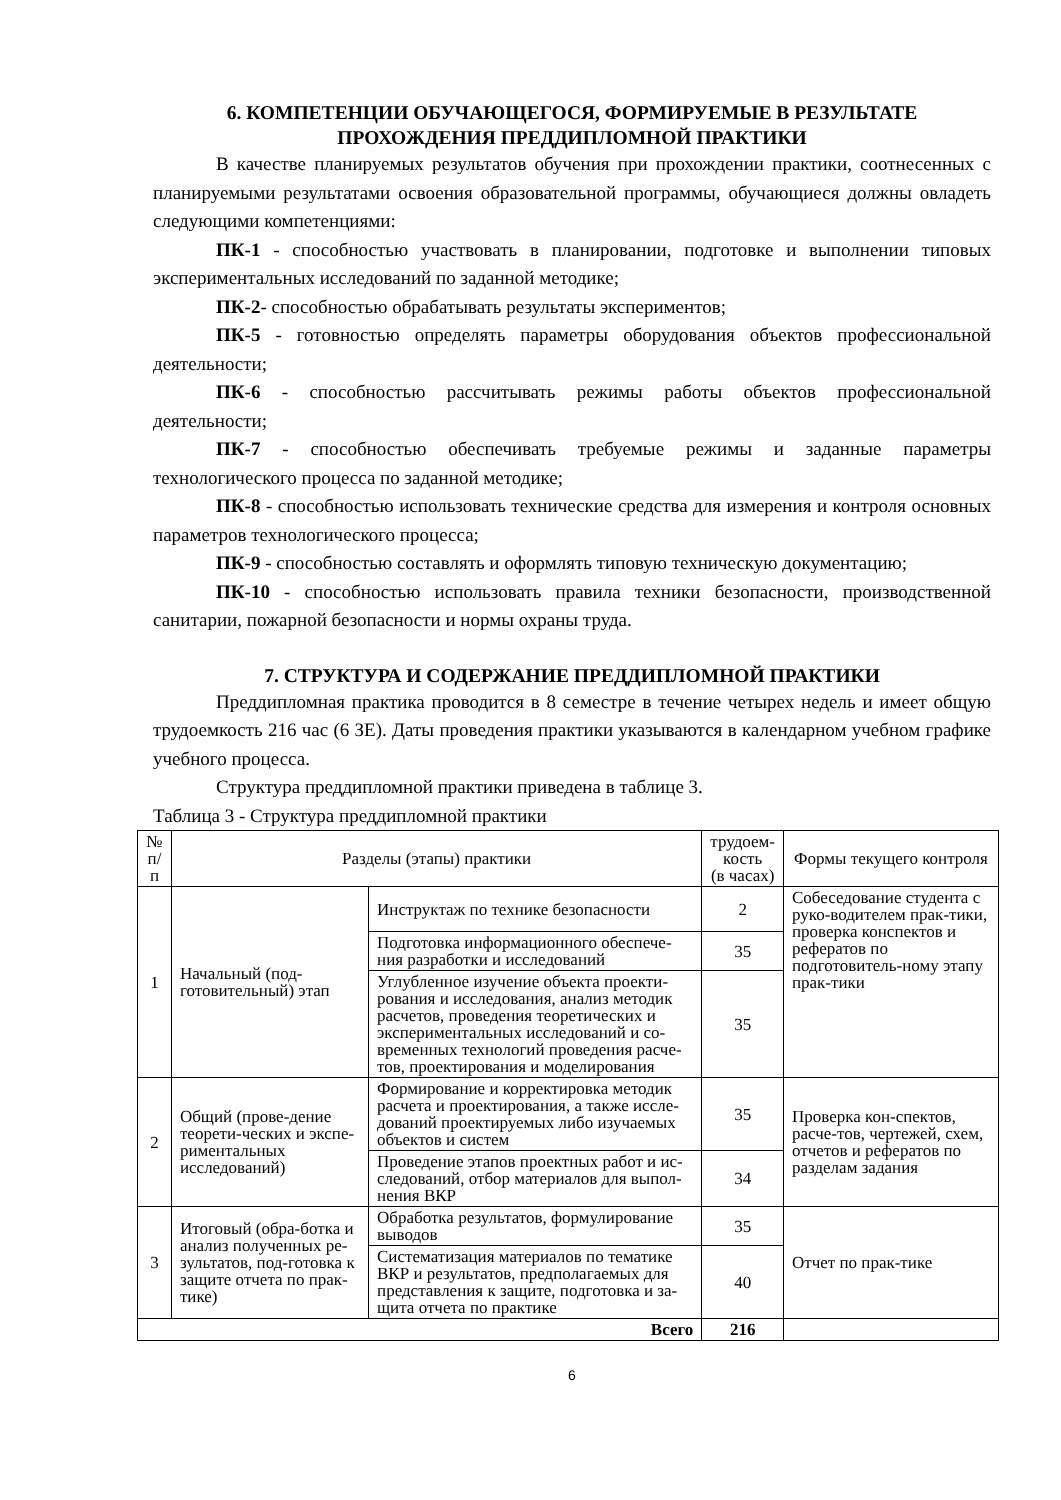6. КОМПЕТЕНЦИИ ОБУЧАЮЩЕГОСЯ, ФОРМИРУЕМЫЕ В РЕЗУЛЬТАТЕ
ПРОХОЖДЕНИЯ ПРЕДДИПЛОМНОЙ ПРАКТИКИ
В качестве планируемых результатов обучения при прохождении практики, соотнесенных с планируемыми результатами освоения образовательной программы, обучающиеся должны овладеть следующими компетенциями:
ПК-1 - способностью участвовать в планировании, подготовке и выполнении типовых экспериментальных исследований по заданной методике;
ПК-2- способностью обрабатывать результаты экспериментов;
ПК-5 - готовностью определять параметры оборудования объектов профессиональной деятельности;
ПК-6 - способностью рассчитывать режимы работы объектов профессиональной деятельности;
ПК-7 - способностью обеспечивать требуемые режимы и заданные параметры технологического процесса по заданной методике;
ПК-8 - способностью использовать технические средства для измерения и контроля основных параметров технологического процесса;
ПК-9 - способностью составлять и оформлять типовую техническую документацию;
ПК-10 - способностью использовать правила техники безопасности, производственной санитарии, пожарной безопасности и нормы охраны труда.
7. СТРУКТУРА И СОДЕРЖАНИЕ ПРЕДДИПЛОМНОЙ ПРАКТИКИ
Преддипломная практика проводится в 8 семестре в течение четырех недель и имеет общую трудоемкость 216 час (6 ЗЕ). Даты проведения практики указываются в календарном учебном графике учебного процесса.
Структура преддипломной практики приведена в таблице 3.
Таблица 3 - Структура преддипломной практики
| № п/п | Разделы (этапы) практики | | трудоем- кость (в часах) | Формы текущего контроля |
| --- | --- | --- | --- | --- |
| 1 | Начальный (под-готовительный) этап | Инструктаж по технике безопасности | 2 | Собеседование студента с руко-водителем прак-тики, проверка конспектов и рефератов по подготовитель-ному этапу прак-тики |
| | | Подготовка информационного обеспече-ния разработки и исследований | 35 | |
| | | Углубленное изучение объекта проекти-рования и исследования, анализ методик расчетов, проведения теоретических и экспериментальных исследований и со-временных технологий проведения расче-тов, проектирования и моделирования | 35 | |
| 2 | Общий (прове-дение теорети-ческих и экспе-риментальных исследований) | Формирование и корректировка методик расчета и проектирования, а также иссле-дований проектируемых либо изучаемых объектов и систем | 35 | Проверка кон-спектов, расче-тов, чертежей, схем, отчетов и рефератов по разделам задания |
| | | Проведение этапов проектных работ и ис-следований, отбор материалов для выпол-нения ВКР | 34 | |
| 3 | Итоговый (обра-ботка и анализ полученных ре-зультатов, под-готовка к защите отчета по прак-тике) | Обработка результатов, формулирование выводов | 35 | Отчет по прак-тике |
| | | Систематизация материалов по тематике ВКР и результатов, предполагаемых для представления к защите, подготовка и за-щита отчета по практике | 40 | |
| Всего | | | 216 | |
6